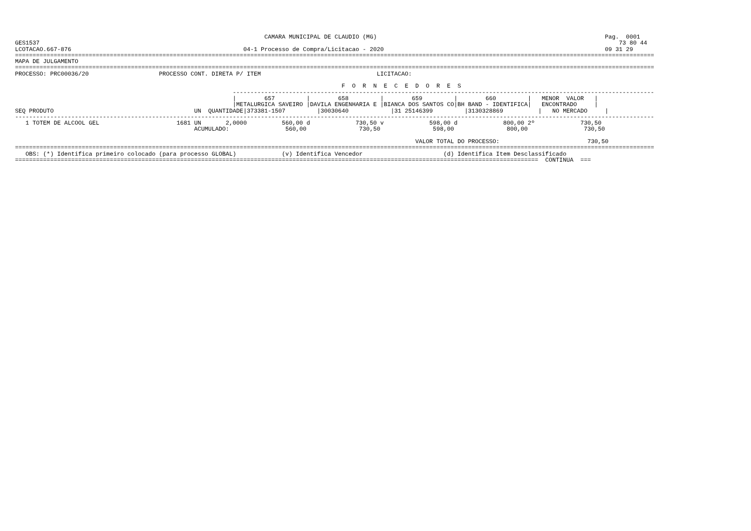CAMARA MUNICIPAL DE CLAUDIO (MG)                                                                 Pag.  0001
GES1537                                                                                                                                                                     73 80 44
LCOTACAO.667-876                                                 04-1 Processo de Compra/Licitacao - 2020                                                               09 31 29
======================================================================================================================================================================================
MAPA DE JULGAMENTO
======================================================================================================================================================================================
PROCESSO: PRC00036/20                    PROCESSO CONT. DIRETA P/ ITEM                                 LICITACAO:

                                                                                             F  O  R  N  E  C  E  D  O  R  E  S
                                                              ------------------------------------------------------------------------------------------------------------------------
                                                              |        657         |        658         |        659         |        660         |   MENOR  VALOR   |
                                                              |METALURGICA SAVEIRO |DAVILA ENGENHARIA E |BIANCA DOS SANTOS CO|BH BAND - IDENTIFICA|   ENCONTRADO     |
SEQ PRODUTO                                        UN  QUANTIDADE|373381-1507         |30030640            |31 25146399         |3130328869          |   NO MERCADO     |
--------------------------------------------------------------------------------------------------------------------------------------------------------------------------------------
   1 TOTEM DE ALCOOL GEL                      1681 UN       2,0000          560,00 d             730,50 v             598,00 d             800,00 2º             730,50
                                                   ACUMULADO:                560,00               730,50               598,00               800,00                730,50

                                                                                                                  VALOR TOTAL DO PROCESSO:                         730,50
======================================================================================================================================================================================
   OBS: (*) Identifica primeiro colocado (para processo GLOBAL)             (v) Identifica Vencedor                       (d) Identifica Item Desclassificado
=====================================================================================================================================================  CONTINUA  ===